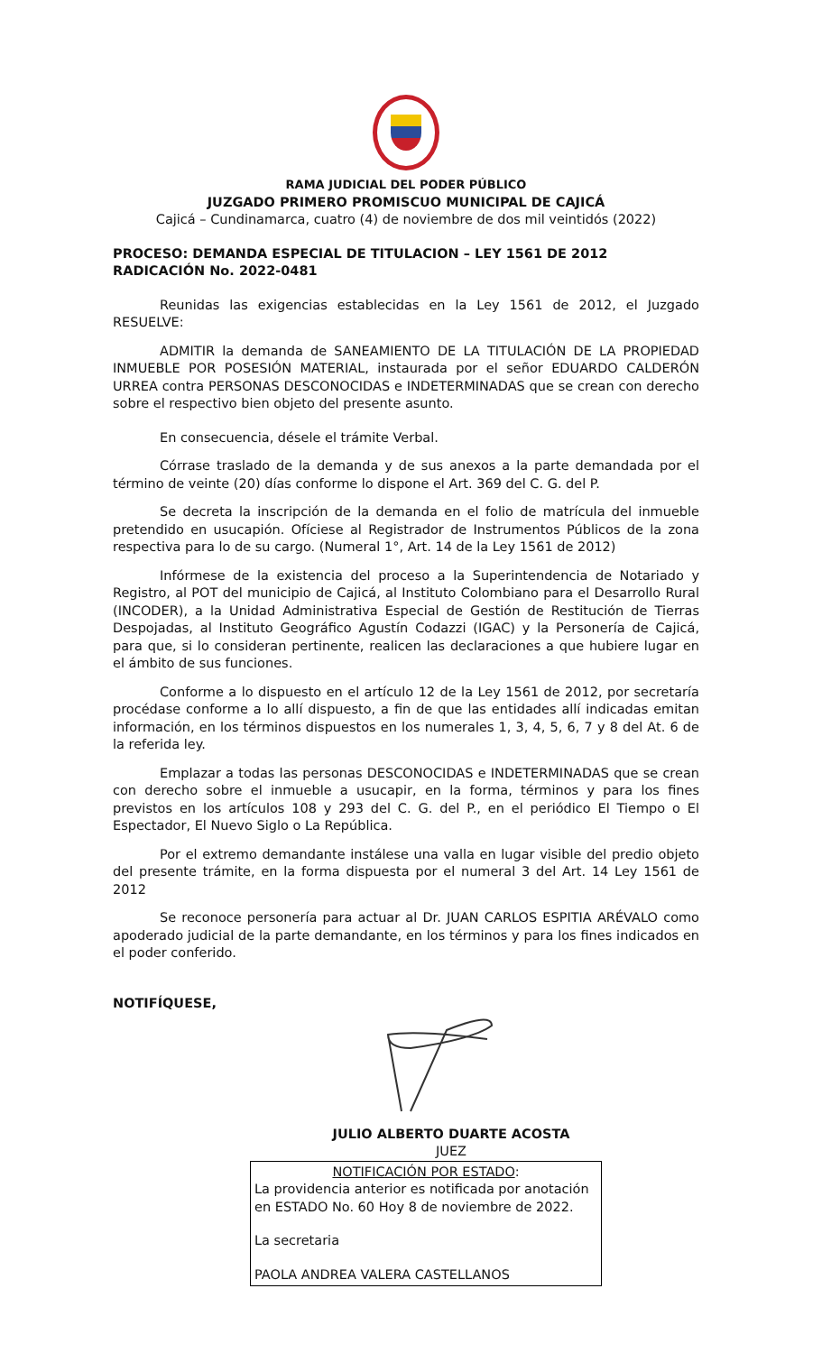RAMA JUDICIAL DEL PODER PÚBLICO
JUZGADO PRIMERO PROMISCUO MUNICIPAL DE CAJICÁ
Cajicá – Cundinamarca, cuatro (4) de noviembre de dos mil veintidós (2022)
PROCESO: DEMANDA ESPECIAL DE TITULACION – LEY 1561 DE 2012
RADICACIÓN No. 2022-0481
Reunidas las exigencias establecidas en la Ley 1561 de 2012, el Juzgado RESUELVE:
ADMITIR la demanda de SANEAMIENTO DE LA TITULACIÓN DE LA PROPIEDAD INMUEBLE POR POSESIÓN MATERIAL, instaurada por el señor EDUARDO CALDERÓN URREA contra PERSONAS DESCONOCIDAS e INDETERMINADAS que se crean con derecho sobre el respectivo bien objeto del presente asunto.
En consecuencia, désele el trámite Verbal.
Córrase traslado de la demanda y de sus anexos a la parte demandada por el término de veinte (20) días conforme lo dispone el Art. 369 del C. G. del P.
Se decreta la inscripción de la demanda en el folio de matrícula del inmueble pretendido en usucapión. Ofíciese al Registrador de Instrumentos Públicos de la zona respectiva para lo de su cargo. (Numeral 1°, Art. 14 de la Ley 1561 de 2012)
Infórmese de la existencia del proceso a la Superintendencia de Notariado y Registro, al POT del municipio de Cajicá, al Instituto Colombiano para el Desarrollo Rural (INCODER), a la Unidad Administrativa Especial de Gestión de Restitución de Tierras Despojadas, al Instituto Geográfico Agustín Codazzi (IGAC) y la Personería de Cajicá, para que, si lo consideran pertinente, realicen las declaraciones a que hubiere lugar en el ámbito de sus funciones.
Conforme a lo dispuesto en el artículo 12 de la Ley 1561 de 2012, por secretaría procédase conforme a lo allí dispuesto, a fin de que las entidades allí indicadas emitan información, en los términos dispuestos en los numerales 1, 3, 4, 5, 6, 7 y 8 del At. 6 de la referida ley.
Emplazar a todas las personas DESCONOCIDAS e INDETERMINADAS que se crean con derecho sobre el inmueble a usucapir, en la forma, términos y para los fines previstos en los artículos 108 y 293 del C. G. del P., en el periódico El Tiempo o El Espectador, El Nuevo Siglo o La República.
Por el extremo demandante instálese una valla en lugar visible del predio objeto del presente trámite, en la forma dispuesta por el numeral 3 del Art. 14 Ley 1561 de 2012
Se reconoce personería para actuar al Dr. JUAN CARLOS ESPITIA ARÉVALO como apoderado judicial de la parte demandante, en los términos y para los fines indicados en el poder conferido.
NOTIFÍQUESE,
JULIO ALBERTO DUARTE ACOSTA
JUEZ
NOTIFICACIÓN POR ESTADO:
La providencia anterior es notificada por anotación en ESTADO No. 60 Hoy 8 de noviembre de 2022.
La secretaria
PAOLA ANDREA VALERA CASTELLANOS